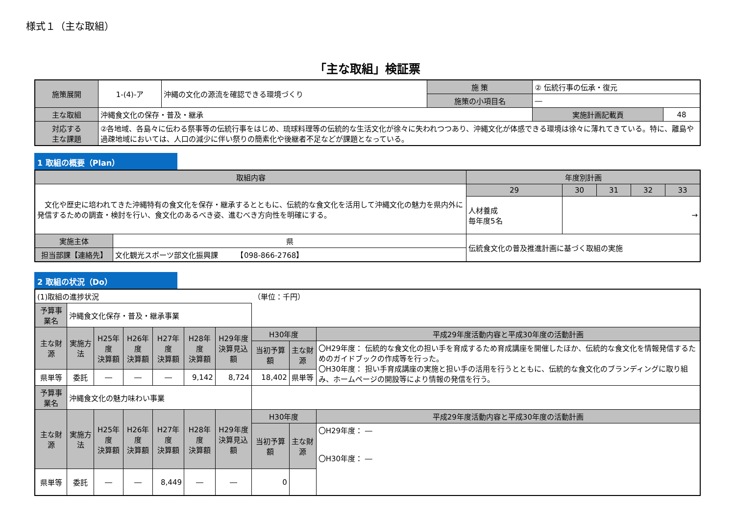様式１（主な取組）
「主な取組」検証票
| 施策展開 | 1-(4)-ア | 沖縄の文化の源流を確認できる環境づくり | 施 策 | ② 伝統行事の伝承・復元 | |
| | | | 施策の小項目名 | ― | |
| 主な取組 | 沖縄食文化の保存・普及・継承 | | | 実施計画記載頁 | 48 |
| 対応する 主な課題 | ②各地域、各島々に伝わる祭事等の伝統行事をはじめ、琉球料理等の伝統的な生活文化が徐々に失われつつあり、沖縄文化が体感できる環境は徐々に薄れてきている。特に、離島や過疎地域においては、人口の減少に伴い祭りの簡素化や後継者不足などが課題となっている。 | | | | |
1 取組の概要（Plan）
| 取組内容 | | 年度別計画 | | | | |
| --- | --- | --- | --- | --- | --- | --- |
| 文化や歴史に培われてきた沖縄特有の食文化を保存・継承するとともに、伝統的な食文化を活用して沖縄文化の魅力を県内外に発信するための調査・検討を行い、食文化のあるべき姿、進むべき方向性を明確にする。 | | 29 | 30 | 31 | 32 | 33 |
| | | 人材養成 毎年度5名 | → | | | |
| 実施主体 | 県 | 伝統食文化の普及推進計画に基づく取組の実施 | | | | |
| 担当部課【連絡先】 | 文化観光スポーツ部文化振興課 【098-866-2768】 | | | | | |
2 取組の状況（Do）
| (1)取組の進捗状況 | | | | | | | （単位：千円） | | |
| 予算事業名 | 沖縄食文化保存・普及・継承事業 | | | | | | | | |
| 主な財源 | 実施方法 | H25年度 決算額 | H26年度 決算額 | H27年度 決算額 | H28年度 決算額 | H29年度 決算見込額 | H30年度 | | 平成29年度活動内容と平成30年度の活動計画 |
| | | | | | | | 当初予算額 | 主な財源 | 〇H29年度： 伝統的な食文化の担い手を育成するため育成講座を開催したほか、伝統的な食文化を情報発信するためのガイドブックの作成等を行った。 〇H30年度： 担い手育成講座の実施と担い手の活用を行うとともに、伝統的な食文化のブランディングに取り組み、ホームページの開設等により情報の発信を行う。 |
| 県単等 | 委託 | ― | ― | ― | 9,142 | 8,724 | 18,402 | 県単等 | |
| 予算事業名 | 沖縄食文化の魅力味わい事業 | | | | | | | | |
| 主な財源 | 実施方法 | H25年度 決算額 | H26年度 決算額 | H27年度 決算額 | H28年度 決算額 | H29年度 決算見込額 | H30年度 | | 平成29年度活動内容と平成30年度の活動計画 |
| | | | | | | | 当初予算額 | 主な財源 | 〇H29年度： ― 〇H30年度： ― |
| 県単等 | 委託 | ― | ― | 8,449 | ― | ― | 0 | | |